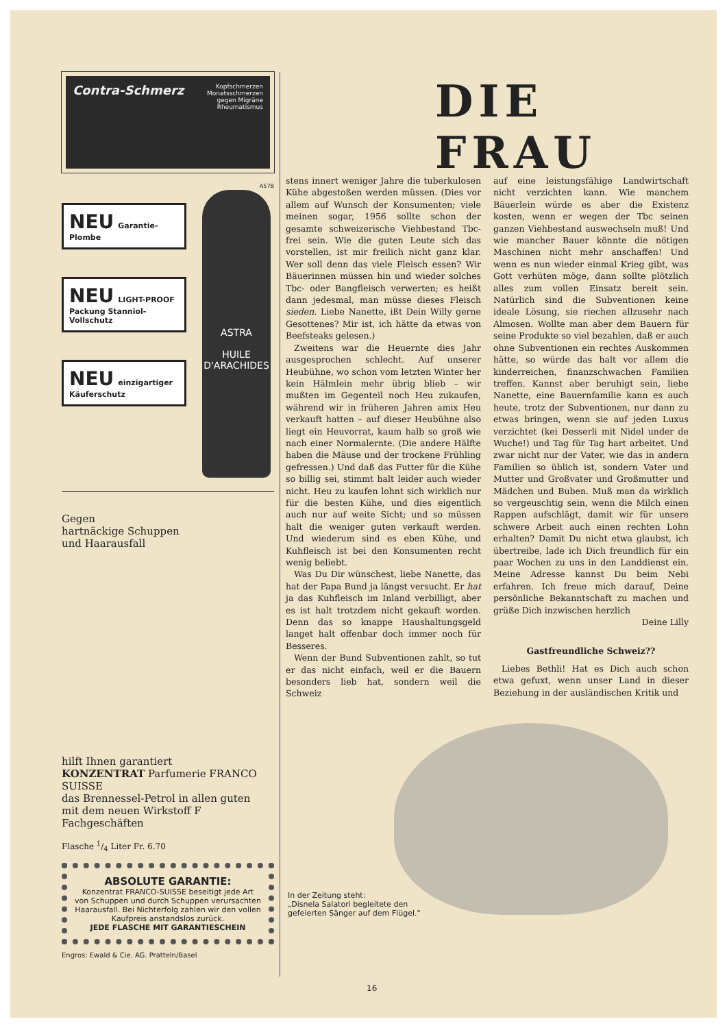Contra-Schmerz Kopfschmerzen
Monatsschmerzen
gegen Migräne
Rheumatismus
A57B
NEU Garantie-Plombe
NEU LIGHT-PROOF Packung Stanniol-Vollschutz
NEU einzigartiger Käuferschutz
ASTRA
HUILE D'ARACHIDES
Gegen
hartnäckige Schuppen
und Haarausfall
hilft Ihnen garantiert
KONZENTRAT Parfumerie FRANCO SUISSE
das Brennessel-Petrol in allen guten
mit dem neuen Wirkstoff F Fachgeschäften
Flasche 1/4 Liter Fr. 6.70
ABSOLUTE GARANTIE:
Konzentrat FRANCO-SUISSE beseitigt jede Art von Schuppen und durch Schuppen verursachten Haarausfall. Bei Nichterfolg zahlen wir den vollen Kaufpreis anstandslos zurück.
JEDE FLASCHE MIT GARANTIESCHEIN
Engros: Ewald & Cie. AG. Pratteln/Basel
DIE FRAU
stens innert weniger Jahre die tuberkulosen Kühe abgestoßen werden müssen. (Dies vor allem auf Wunsch der Konsumenten; viele meinen sogar, 1956 sollte schon der gesamte schweizerische Viehbestand Tbc-frei sein. Wie die guten Leute sich das vorstellen, ist mir freilich nicht ganz klar. Wer soll denn das viele Fleisch essen? Wir Bäuerinnen müssen hin und wieder solches Tbc- oder Bangfleisch verwerten; es heißt dann jedesmal, man müsse dieses Fleisch sieden. Liebe Nanette, ißt Dein Willy gerne Gesottenes? Mir ist, ich hätte da etwas von Beefsteaks gelesen.)
Zweitens war die Heuernte dies Jahr ausgesprochen schlecht. Auf unserer Heubühne, wo schon vom letzten Winter her kein Hälmlein mehr übrig blieb – wir mußten im Gegenteil noch Heu zukaufen, während wir in früheren Jahren amix Heu verkauft hatten – auf dieser Heubühne also liegt ein Heuvorrat, kaum halb so groß wie nach einer Normalernte. (Die andere Hälfte haben die Mäuse und der trockene Frühling gefressen.) Und daß das Futter für die Kühe so billig sei, stimmt halt leider auch wieder nicht. Heu zu kaufen lohnt sich wirklich nur für die besten Kühe, und dies eigentlich auch nur auf weite Sicht; und so müssen halt die weniger guten verkauft werden. Und wiederum sind es eben Kühe, und Kuhfleisch ist bei den Konsumenten recht wenig beliebt.
Was Du Dir wünschest, liebe Nanette, das hat der Papa Bund ja längst versucht. Er hat ja das Kuhfleisch im Inland verbilligt, aber es ist halt trotzdem nicht gekauft worden. Denn das so knappe Haushaltungsgeld langet halt offenbar doch immer noch für Besseres.
Wenn der Bund Subventionen zahlt, so tut er das nicht einfach, weil er die Bauern besonders lieb hat, sondern weil die Schweiz
auf eine leistungsfähige Landwirtschaft nicht verzichten kann. Wie manchem Bäuerlein würde es aber die Existenz kosten, wenn er wegen der Tbc seinen ganzen Viehbestand auswechseln muß! Und wie mancher Bauer könnte die nötigen Maschinen nicht mehr anschaffen! Und wenn es nun wieder einmal Krieg gibt, was Gott verhüten möge, dann sollte plötzlich alles zum vollen Einsatz bereit sein. Natürlich sind die Subventionen keine ideale Lösung, sie riechen allzusehr nach Almosen. Wollte man aber dem Bauern für seine Produkte so viel bezahlen, daß er auch ohne Subventionen ein rechtes Auskommen hätte, so würde das halt vor allem die kinderreichen, finanzschwachen Familien treffen. Kannst aber beruhigt sein, liebe Nanette, eine Bauernfamilie kann es auch heute, trotz der Subventionen, nur dann zu etwas bringen, wenn sie auf jeden Luxus verzichtet (kei Desserli mit Nidel under de Wuche!) und Tag für Tag hart arbeitet. Und zwar nicht nur der Vater, wie das in andern Familien so üblich ist, sondern Vater und Mutter und Großvater und Großmutter und Mädchen und Buben. Muß man da wirklich so vergeuschtig sein, wenn die Milch einen Rappen aufschlägt, damit wir für unsere schwere Arbeit auch einen rechten Lohn erhalten? Damit Du nicht etwa glaubst, ich übertreibe, lade ich Dich freundlich für ein paar Wochen zu uns in den Landdienst ein. Meine Adresse kannst Du beim Nebi erfahren. Ich freue mich darauf, Deine persönliche Bekanntschaft zu machen und grüße Dich inzwischen herzlich
Deine Lilly
Gastfreundliche Schweiz??
Liebes Bethli! Hat es Dich auch schon etwa gefuxt, wenn unser Land in dieser Beziehung in der ausländischen Kritik und
In der Zeitung steht:
„Disnela Salatori begleitete den gefeierten Sänger auf dem Flügel."
16